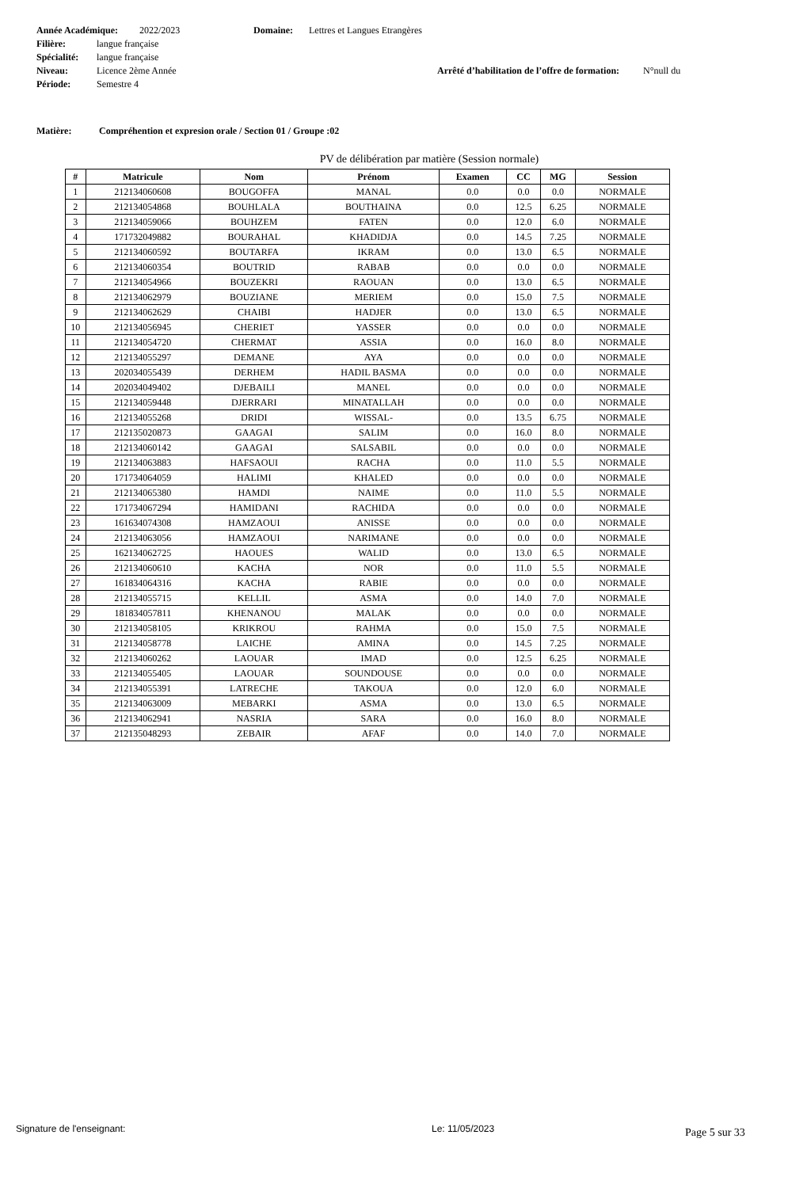Année Académique: 2022/2023 Domaine: Lettres et Langues Etrangères
Filière: langue française
Spécialité: langue française
Niveau: Licence 2ème Année Arrêté d’habilitation de l’offre de formation: N°null du
Période: Semestre 4
Matière: Compréhention et expresion orale / Section 01 / Groupe :02
PV de délibération par matière (Session normale)
| # | Matricule | Nom | Prénom | Examen | CC | MG | Session |
| --- | --- | --- | --- | --- | --- | --- | --- |
| 1 | 212134060608 | BOUGOFFA | MANAL | 0.0 | 0.0 | 0.0 | NORMALE |
| 2 | 212134054868 | BOUHLALA | BOUTHAINA | 0.0 | 12.5 | 6.25 | NORMALE |
| 3 | 212134059066 | BOUHZEM | FATEN | 0.0 | 12.0 | 6.0 | NORMALE |
| 4 | 171732049882 | BOURAHAL | KHADIDJA | 0.0 | 14.5 | 7.25 | NORMALE |
| 5 | 212134060592 | BOUTARFA | IKRAM | 0.0 | 13.0 | 6.5 | NORMALE |
| 6 | 212134060354 | BOUTRID | RABAB | 0.0 | 0.0 | 0.0 | NORMALE |
| 7 | 212134054966 | BOUZEKRI | RAOUAN | 0.0 | 13.0 | 6.5 | NORMALE |
| 8 | 212134062979 | BOUZIANE | MERIEM | 0.0 | 15.0 | 7.5 | NORMALE |
| 9 | 212134062629 | CHAIBI | HADJER | 0.0 | 13.0 | 6.5 | NORMALE |
| 10 | 212134056945 | CHERIET | YASSER | 0.0 | 0.0 | 0.0 | NORMALE |
| 11 | 212134054720 | CHERMAT | ASSIA | 0.0 | 16.0 | 8.0 | NORMALE |
| 12 | 212134055297 | DEMANE | AYA | 0.0 | 0.0 | 0.0 | NORMALE |
| 13 | 202034055439 | DERHEM | HADIL BASMA | 0.0 | 0.0 | 0.0 | NORMALE |
| 14 | 202034049402 | DJEBAILI | MANEL | 0.0 | 0.0 | 0.0 | NORMALE |
| 15 | 212134059448 | DJERRARI | MINATALLAH | 0.0 | 0.0 | 0.0 | NORMALE |
| 16 | 212134055268 | DRIDI | WISSAL- | 0.0 | 13.5 | 6.75 | NORMALE |
| 17 | 212135020873 | GAAGAI | SALIM | 0.0 | 16.0 | 8.0 | NORMALE |
| 18 | 212134060142 | GAAGAI | SALSABIL | 0.0 | 0.0 | 0.0 | NORMALE |
| 19 | 212134063883 | HAFSAOUI | RACHA | 0.0 | 11.0 | 5.5 | NORMALE |
| 20 | 171734064059 | HALIMI | KHALED | 0.0 | 0.0 | 0.0 | NORMALE |
| 21 | 212134065380 | HAMDI | NAIME | 0.0 | 11.0 | 5.5 | NORMALE |
| 22 | 171734067294 | HAMIDANI | RACHIDA | 0.0 | 0.0 | 0.0 | NORMALE |
| 23 | 161634074308 | HAMZAOUI | ANISSE | 0.0 | 0.0 | 0.0 | NORMALE |
| 24 | 212134063056 | HAMZAOUI | NARIMANE | 0.0 | 0.0 | 0.0 | NORMALE |
| 25 | 162134062725 | HAOUES | WALID | 0.0 | 13.0 | 6.5 | NORMALE |
| 26 | 212134060610 | KACHA | NOR | 0.0 | 11.0 | 5.5 | NORMALE |
| 27 | 161834064316 | KACHA | RABIE | 0.0 | 0.0 | 0.0 | NORMALE |
| 28 | 212134055715 | KELLIL | ASMA | 0.0 | 14.0 | 7.0 | NORMALE |
| 29 | 181834057811 | KHENANOU | MALAK | 0.0 | 0.0 | 0.0 | NORMALE |
| 30 | 212134058105 | KRIKROU | RAHMA | 0.0 | 15.0 | 7.5 | NORMALE |
| 31 | 212134058778 | LAICHE | AMINA | 0.0 | 14.5 | 7.25 | NORMALE |
| 32 | 212134060262 | LAOUAR | IMAD | 0.0 | 12.5 | 6.25 | NORMALE |
| 33 | 212134055405 | LAOUAR | SOUNDOUSE | 0.0 | 0.0 | 0.0 | NORMALE |
| 34 | 212134055391 | LATRECHE | TAKOUA | 0.0 | 12.0 | 6.0 | NORMALE |
| 35 | 212134063009 | MEBARKI | ASMA | 0.0 | 13.0 | 6.5 | NORMALE |
| 36 | 212134062941 | NASRIA | SARA | 0.0 | 16.0 | 8.0 | NORMALE |
| 37 | 212135048293 | ZEBAIR | AFAF | 0.0 | 14.0 | 7.0 | NORMALE |
Signature de l'enseignant: Le: 11/05/2023 Page 5 sur 33